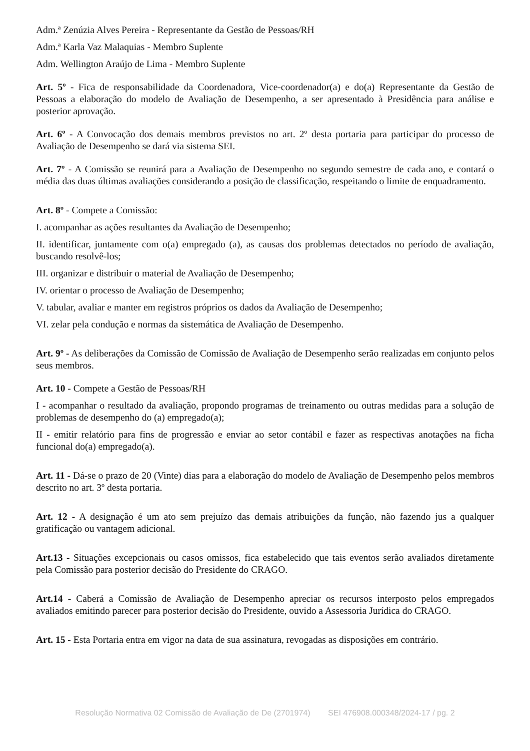Adm.ª Zenúzia Alves Pereira - Representante da Gestão de Pessoas/RH
Adm.ª Karla Vaz Malaquias - Membro Suplente
Adm. Wellington Araújo de Lima - Membro Suplente
Art. 5º - Fica de responsabilidade da Coordenadora, Vice-coordenador(a) e do(a) Representante da Gestão de Pessoas a elaboração do modelo de Avaliação de Desempenho, a ser apresentado à Presidência para análise e posterior aprovação.
Art. 6º - A Convocação dos demais membros previstos no art. 2º desta portaria para participar do processo de Avaliação de Desempenho se dará via sistema SEI.
Art. 7º - A Comissão se reunirá para a Avaliação de Desempenho no segundo semestre de cada ano, e contará o média das duas últimas avaliações considerando a posição de classificação, respeitando o limite de enquadramento.
Art. 8º - Compete a Comissão:
I. acompanhar as ações resultantes da Avaliação de Desempenho;
II. identificar, juntamente com o(a) empregado (a), as causas dos problemas detectados no período de avaliação, buscando resolvê-los;
III. organizar e distribuir o material de Avaliação de Desempenho;
IV. orientar o processo de Avaliação de Desempenho;
V. tabular, avaliar e manter em registros próprios os dados da Avaliação de Desempenho;
VI. zelar pela condução e normas da sistemática de Avaliação de Desempenho.
Art. 9º - As deliberações da Comissão de Comissão de Avaliação de Desempenho serão realizadas em conjunto pelos seus membros.
Art. 10 - Compete a Gestão de Pessoas/RH
I - acompanhar o resultado da avaliação, propondo programas de treinamento ou outras medidas para a solução de problemas de desempenho do (a) empregado(a);
II - emitir relatório para fins de progressão e enviar ao setor contábil e fazer as respectivas anotações na ficha funcional do(a) empregado(a).
Art. 11 - Dá-se o prazo de 20 (Vinte) dias para a elaboração do modelo de Avaliação de Desempenho pelos membros descrito no art. 3º desta portaria.
Art. 12 - A designação é um ato sem prejuízo das demais atribuições da função, não fazendo jus a qualquer gratificação ou vantagem adicional.
Art.13 - Situações excepcionais ou casos omissos, fica estabelecido que tais eventos serão avaliados diretamente pela Comissão para posterior decisão do Presidente do CRAGO.
Art.14 - Caberá a Comissão de Avaliação de Desempenho apreciar os recursos interposto pelos empregados avaliados emitindo parecer para posterior decisão do Presidente, ouvido a Assessoria Jurídica do CRAGO.
Art. 15 - Esta Portaria entra em vigor na data de sua assinatura, revogadas as disposições em contrário.
Resolução Normativa 02 Comissão de Avaliação de De (2701974) SEI 476908.000348/2024-17 / pg. 2